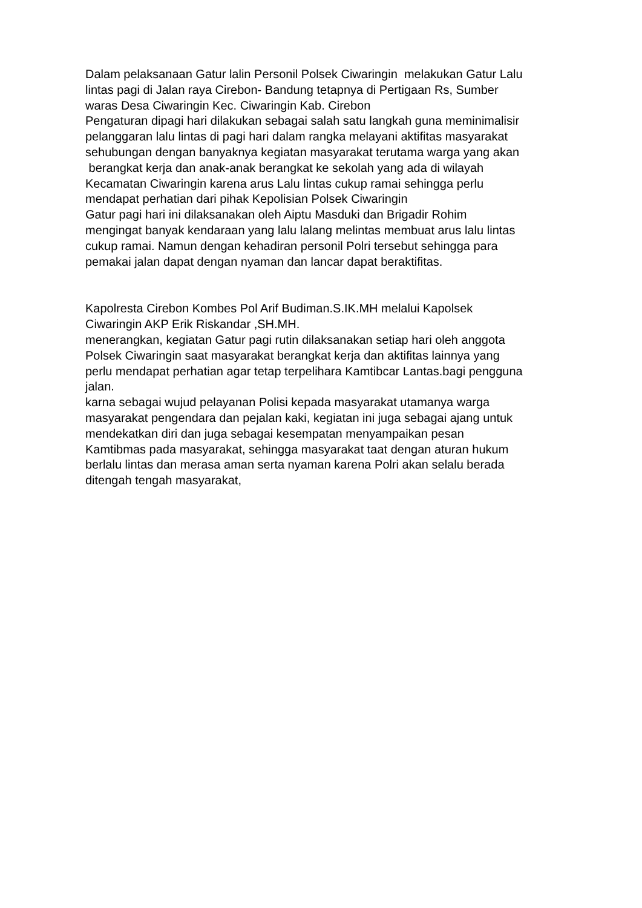Dalam pelaksanaan Gatur lalin Personil Polsek Ciwaringin melakukan Gatur Lalu
lintas pagi di Jalan raya Cirebon- Bandung tetapnya di Pertigaan Rs, Sumber
waras Desa Ciwaringin Kec. Ciwaringin Kab. Cirebon
Pengaturan dipagi hari dilakukan sebagai salah satu langkah guna meminimalisir
pelanggaran lalu lintas di pagi hari dalam rangka melayani aktifitas masyarakat
sehubungan dengan banyaknya kegiatan masyarakat terutama warga yang akan
berangkat kerja dan anak-anak berangkat ke sekolah yang ada di wilayah
Kecamatan Ciwaringin karena arus Lalu lintas cukup ramai sehingga perlu
mendapat perhatian dari pihak Kepolisian Polsek Ciwaringin
Gatur pagi hari ini dilaksanakan oleh Aiptu Masduki dan Brigadir Rohim
mengingat banyak kendaraan yang lalu lalang melintas membuat arus lalu lintas
cukup ramai. Namun dengan kehadiran personil Polri tersebut sehingga para
pemakai jalan dapat dengan nyaman dan lancar dapat beraktifitas.
Kapolresta Cirebon Kombes Pol Arif Budiman.S.IK.MH melalui Kapolsek
Ciwaringin AKP Erik Riskandar ,SH.MH.
menerangkan, kegiatan Gatur pagi rutin dilaksanakan setiap hari oleh anggota
Polsek Ciwaringin saat masyarakat berangkat kerja dan aktifitas lainnya yang
perlu mendapat perhatian agar tetap terpelihara Kamtibcar Lantas.bagi pengguna
jalan.
karna sebagai wujud pelayanan Polisi kepada masyarakat utamanya warga
masyarakat pengendara dan pejalan kaki, kegiatan ini juga sebagai ajang untuk
mendekatkan diri dan juga sebagai kesempatan menyampaikan pesan
Kamtibmas pada masyarakat, sehingga masyarakat taat dengan aturan hukum
berlalu lintas dan merasa aman serta nyaman karena Polri akan selalu berada
ditengah tengah masyarakat,